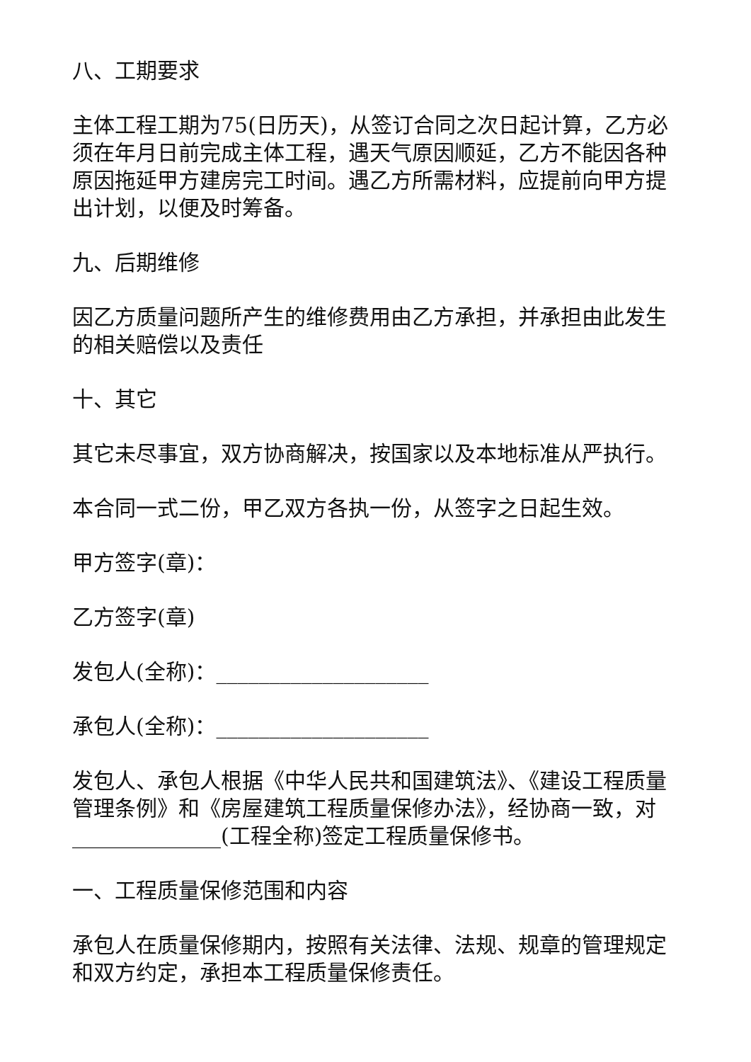八、工期要求
主体工程工期为75(日历天)，从签订合同之次日起计算，乙方必须在年月日前完成主体工程，遇天气原因顺延，乙方不能因各种原因拖延甲方建房完工时间。遇乙方所需材料，应提前向甲方提出计划，以便及时筹备。
九、后期维修
因乙方质量问题所产生的维修费用由乙方承担，并承担由此发生的相关赔偿以及责任
十、其它
其它未尽事宜，双方协商解决，按国家以及本地标准从严执行。
本合同一式二份，甲乙双方各执一份，从签字之日起生效。
甲方签字(章)：
乙方签字(章)
发包人(全称)：____________________
承包人(全称)：____________________
发包人、承包人根据《中华人民共和国建筑法》、《建设工程质量管理条例》和《房屋建筑工程质量保修办法》，经协商一致，对______________(工程全称)签定工程质量保修书。
一、工程质量保修范围和内容
承包人在质量保修期内，按照有关法律、法规、规章的管理规定和双方约定，承担本工程质量保修责任。